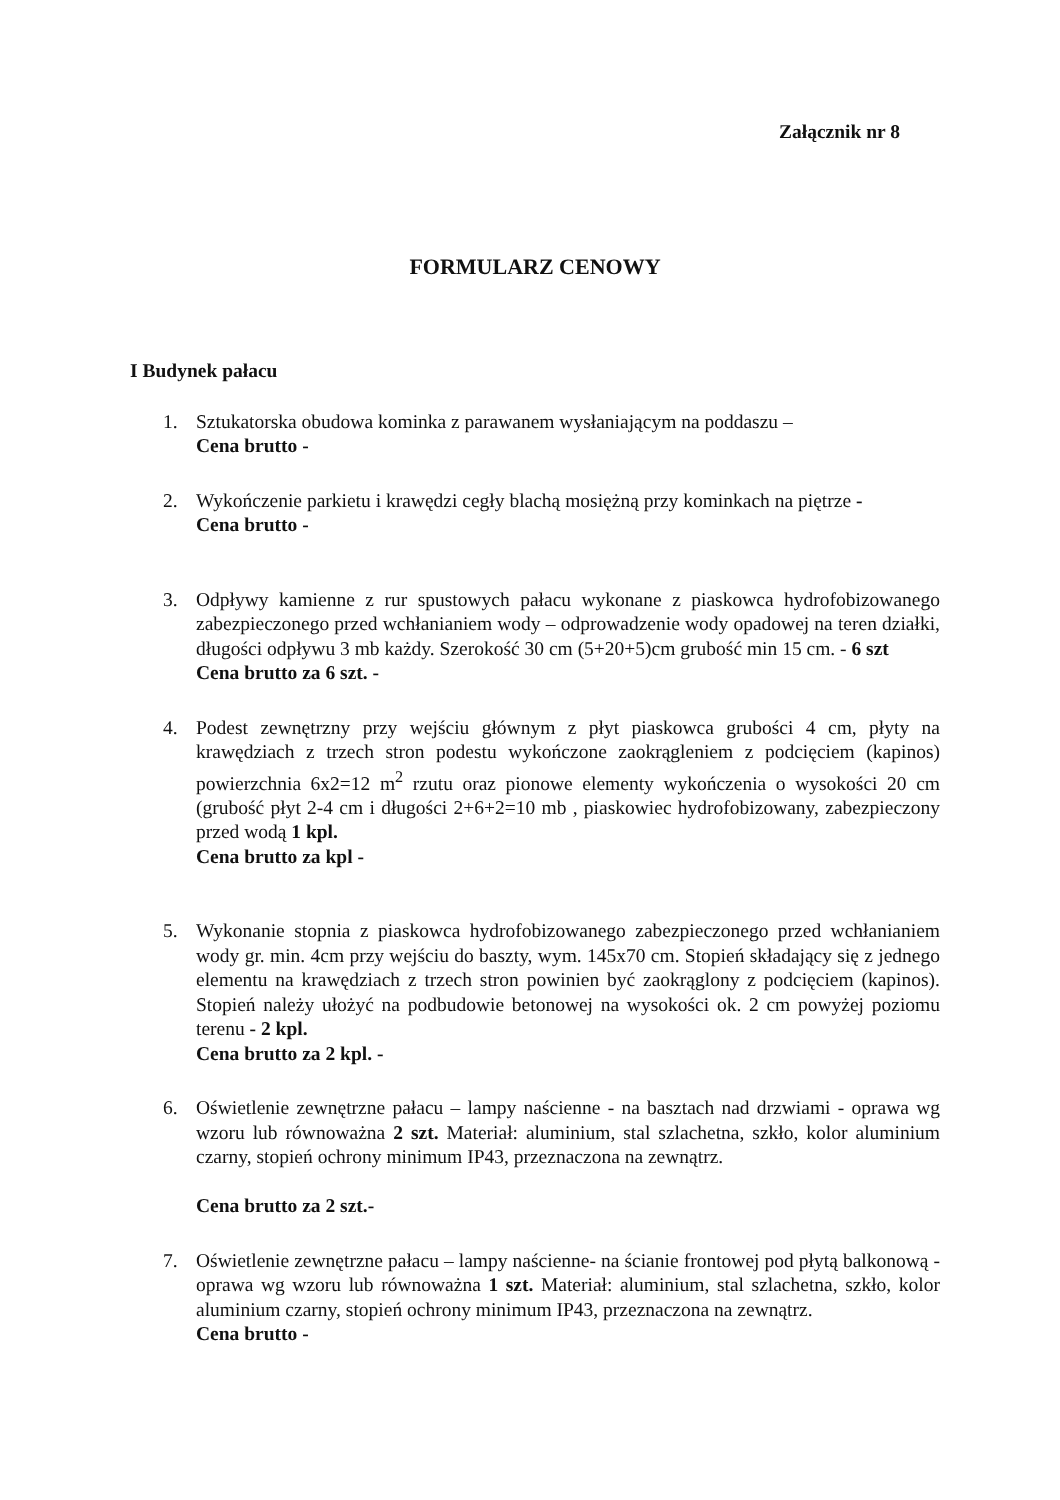Załącznik nr 8
FORMULARZ CENOWY
I Budynek pałacu
1. Sztukatorska obudowa kominka z parawanem wysłaniającym na poddaszu –
Cena brutto -
2. Wykończenie parkietu i krawędzi cegły blachą mosiężną przy kominkach na piętrze -
Cena brutto -
3. Odpływy kamienne z rur spustowych pałacu wykonane z piaskowca hydrofobizowanego zabezpieczonego przed wchłanianiem wody – odprowadzenie wody opadowej na teren działki, długości odpływu 3 mb każdy. Szerokość 30 cm (5+20+5)cm grubość min 15 cm. - 6 szt
Cena brutto za 6 szt. -
4. Podest zewnętrzny przy wejściu głównym z płyt piaskowca grubości 4 cm, płyty na krawędziach z trzech stron podestu wykończone zaokrągleniem z podcięciem (kapinos) powierzchnia 6x2=12 m<sup>2</sup> rzutu oraz pionowe elementy wykończenia o wysokości 20 cm (grubość płyt 2-4 cm i długości 2+6+2=10 mb , piaskowiec hydrofobizowany, zabezpieczony przed wodą 1 kpl.
Cena brutto za kpl -
5. Wykonanie stopnia z piaskowca hydrofobizowanego zabezpieczonego przed wchłanianiem wody gr. min. 4cm przy wejściu do baszty, wym. 145x70 cm. Stopień składający się z jednego elementu na krawędziach z trzech stron powinien być zaokrąglony z podcięciem (kapinos). Stopień należy ułożyć na podbudowie betonowej na wysokości ok. 2 cm powyżej poziomu terenu - 2 kpl.
Cena brutto za 2 kpl. -
6. Oświetlenie zewnętrzne pałacu – lampy naścienne - na basztach nad drzwiami - oprawa wg wzoru lub równoważna 2 szt. Materiał: aluminium, stal szlachetna, szkło, kolor aluminium czarny, stopień ochrony minimum IP43, przeznaczona na zewnątrz.
Cena brutto za 2 szt.-
7. Oświetlenie zewnętrzne pałacu – lampy naścienne- na ścianie frontowej pod płytą balkonową - oprawa wg wzoru lub równoważna 1 szt. Materiał: aluminium, stal szlachetna, szkło, kolor aluminium czarny, stopień ochrony minimum IP43, przeznaczona na zewnątrz.
Cena brutto -